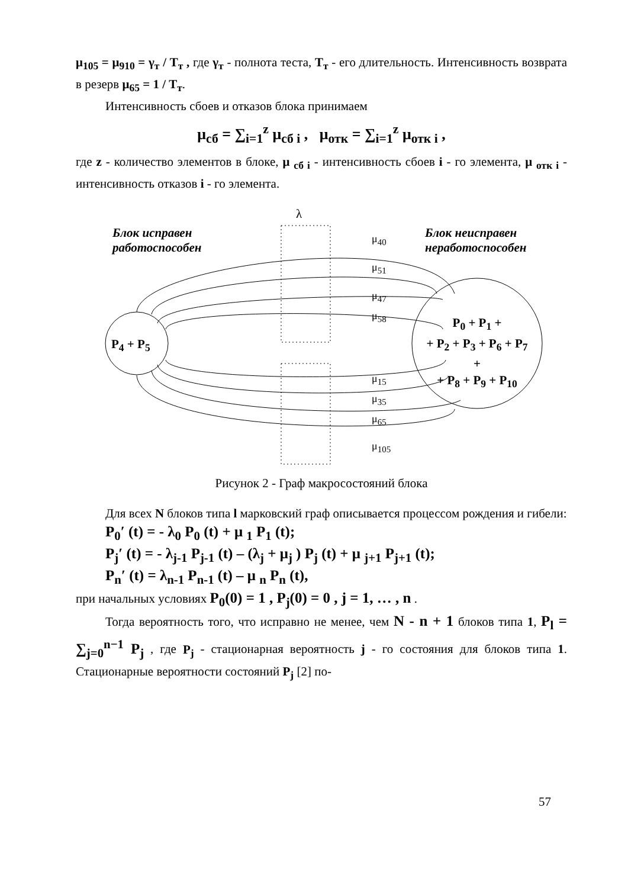μ<sub>105</sub> = μ<sub>910</sub> = γ<sub>т</sub> / T<sub>т</sub> , где γ<sub>т</sub> - полнота теста, T<sub>т</sub> - его длительность. Интенсивность возврата в резерв μ<sub>65</sub> = 1 / T<sub>т</sub>.
Интенсивность сбоев и отказов блока принимаем
μ<sub>сб</sub> = ∑<sub>i=1</sub><sup>z</sup> μ<sub>сб i</sub> , μ<sub>отк</sub> = ∑<sub>i=1</sub><sup>z</sup> μ<sub>отк i</sub> ,
где z - количество элементов в блоке, μ <sub>сб i</sub> - интенсивность сбоев i - го элемента, μ <sub>отк i</sub> - интенсивность отказов i - го элемента.
λ
Блок исправен
работоспособен
Блок неисправен
неработоспособен
μ<sub>40</sub>
μ<sub>51</sub>
μ<sub>47</sub>
μ<sub>58</sub>
μ<sub>15</sub>
μ<sub>35</sub>
μ<sub>65</sub>
μ<sub>105</sub>
P<sub>4</sub> + P<sub>5</sub>
P<sub>0</sub> + P<sub>1</sub> +
+ P<sub>2</sub> + P<sub>3</sub> + P<sub>6</sub> + P<sub>7</sub>
+
+ P<sub>8</sub> + P<sub>9</sub> + P<sub>10</sub>
Рисунок 2 - Граф макросостояний блока
Для всех N блоков типа l марковский граф описывается процессом рождения и гибели:
P<sub>0</sub>′ (t) = - λ<sub>0</sub> P<sub>0</sub> (t) + μ <sub>1</sub> P<sub>1</sub> (t);
P<sub>j</sub>′ (t) = - λ<sub>j-1</sub> P<sub>j-1</sub> (t) – (λ<sub>j</sub> + μ<sub>j</sub> ) P<sub>j</sub> (t) + μ <sub>j+1</sub> P<sub>j+1</sub> (t);
P<sub>n</sub>′ (t) = λ<sub>n-1</sub> P<sub>n-1</sub> (t) – μ <sub>n</sub> P<sub>n</sub> (t),
при начальных условиях P<sub>0</sub>(0) = 1 , P<sub>j</sub>(0) = 0 , j = 1, … , n .
Тогда вероятность того, что исправно не менее, чем N - n + 1 блоков типа 1, P<sub>l</sub> = ∑<sub>j=0</sub><sup>n−1</sup> P<sub>j</sub> , где P<sub>j</sub> - стационарная вероятность j - го состояния для блоков типа 1. Стационарные вероятности состояний P<sub>j</sub> [2] по-
57